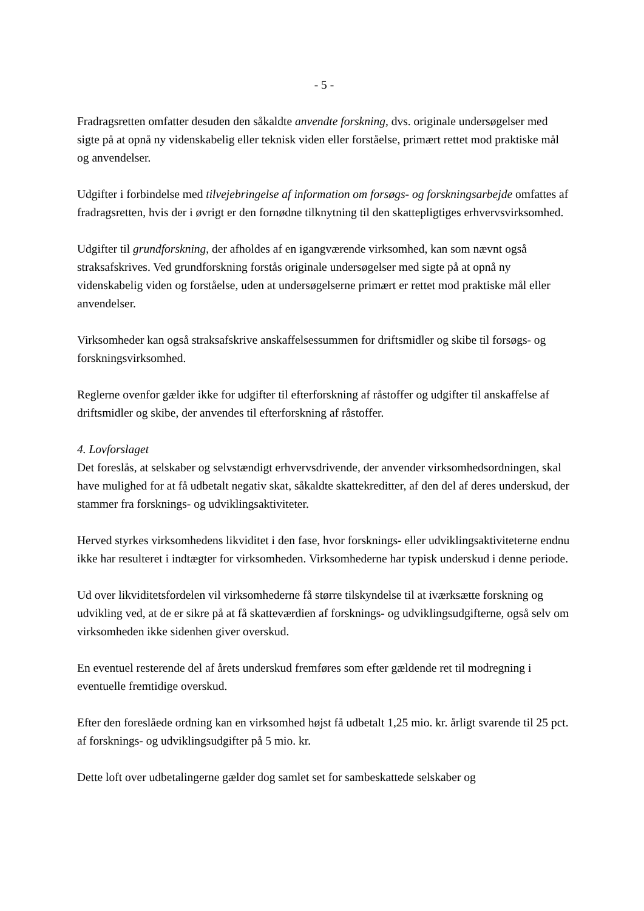- 5 -
Fradragsretten omfatter desuden den såkaldte anvendte forskning, dvs. originale undersøgelser med sigte på at opnå ny videnskabelig eller teknisk viden eller forståelse, primært rettet mod praktiske mål og anvendelser.
Udgifter i forbindelse med tilvejebringelse af information om forsøgs- og forskningsarbejde omfattes af fradragsretten, hvis der i øvrigt er den fornødne tilknytning til den skattepligtiges erhvervsvirksomhed.
Udgifter til grundforskning, der afholdes af en igangværende virksomhed, kan som nævnt også straksafskrives. Ved grundforskning forstås originale undersøgelser med sigte på at opnå ny videnskabelig viden og forståelse, uden at undersøgelserne primært er rettet mod praktiske mål eller anvendelser.
Virksomheder kan også straksafskrive anskaffelsessummen for driftsmidler og skibe til forsøgs- og forskningsvirksomhed.
Reglerne ovenfor gælder ikke for udgifter til efterforskning af råstoffer og udgifter til anskaffelse af driftsmidler og skibe, der anvendes til efterforskning af råstoffer.
4. Lovforslaget
Det foreslås, at selskaber og selvstændigt erhvervsdrivende, der anvender virksomhedsordningen, skal have mulighed for at få udbetalt negativ skat, såkaldte skattekreditter, af den del af deres underskud, der stammer fra forsknings- og udviklingsaktiviteter.
Herved styrkes virksomhedens likviditet i den fase, hvor forsknings- eller udviklingsaktiviteterne endnu ikke har resulteret i indtægter for virksomheden. Virksomhederne har typisk underskud i denne periode.
Ud over likviditetsfordelen vil virksomhederne få større tilskyndelse til at iværksætte forskning og udvikling ved, at de er sikre på at få skatteværdien af forsknings- og udviklingsudgifterne, også selv om virksomheden ikke sidenhen giver overskud.
En eventuel resterende del af årets underskud fremføres som efter gældende ret til modregning i eventuelle fremtidige overskud.
Efter den foreslåede ordning kan en virksomhed højst få udbetalt 1,25 mio. kr. årligt svarende til 25 pct. af forsknings- og udviklingsudgifter på 5 mio. kr.
Dette loft over udbetalingerne gælder dog samlet set for sambeskattede selskaber og